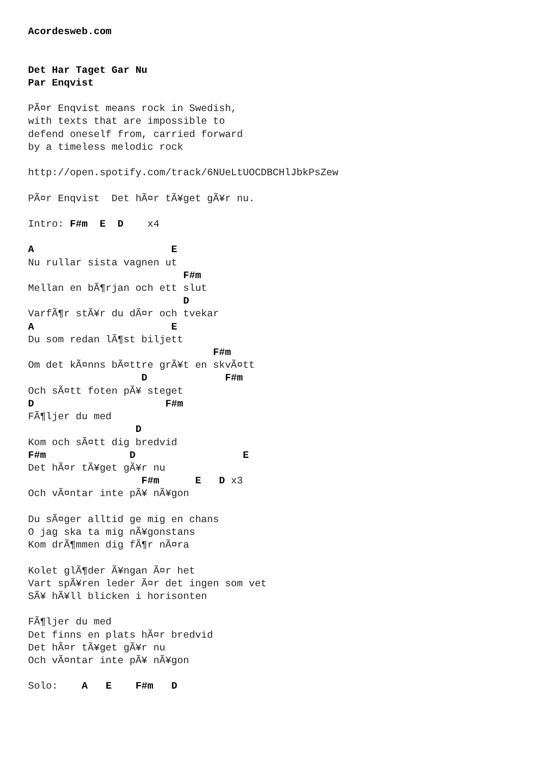Acordesweb.com


Det Har Taget Gar Nu
Par Enqvist

PÃ¤r Enqvist means rock in Swedish,
with texts that are impossible to
defend oneself from, carried forward
by a timeless melodic rock

http://open.spotify.com/track/6NUeLtUOCDBCHlJbkPsZew

PÃ¤r Enqvist  Det hÃ¤r tÃ¥get gÃ¥r nu.

Intro: F#m  E  D    x4

A                       E
Nu rullar sista vagnen ut
                          F#m
Mellan en bÃ¶rjan och ett slut
                          D
VarfÃ¶r stÃ¥r du dÃ¤r och tvekar
A                       E
Du som redan lÃ¶st biljett
                               F#m
Om det kÃ¤nns bÃ¤ttre grÃ¥t en skvÃ¤tt
                   D             F#m
Och sÃ¤tt foten pÃ¥ steget
D                      F#m
FÃ¶ljer du med
                  D
Kom och sÃ¤tt dig bredvid
F#m              D                  E
Det hÃ¤r tÃ¥get gÃ¥r nu
                   F#m      E   D x3
Och vÃ¤ntar inte pÃ¥ nÃ¥gon

Du sÃ¤ger alltid ge mig en chans
O jag ska ta mig nÃ¥gonstans
Kom drÃ¶mmen dig fÃ¶r nÃ¤ra

Kolet glÃ¶der Ã¥ngan Ã¤r het
Vart spÃ¥ren leder Ã¤r det ingen som vet
SÃ¥ hÃ¥ll blicken i horisonten

FÃ¶ljer du med
Det finns en plats hÃ¤r bredvid
Det hÃ¤r tÃ¥get gÃ¥r nu
Och vÃ¤ntar inte pÃ¥ nÃ¥gon

Solo:    A   E    F#m   D